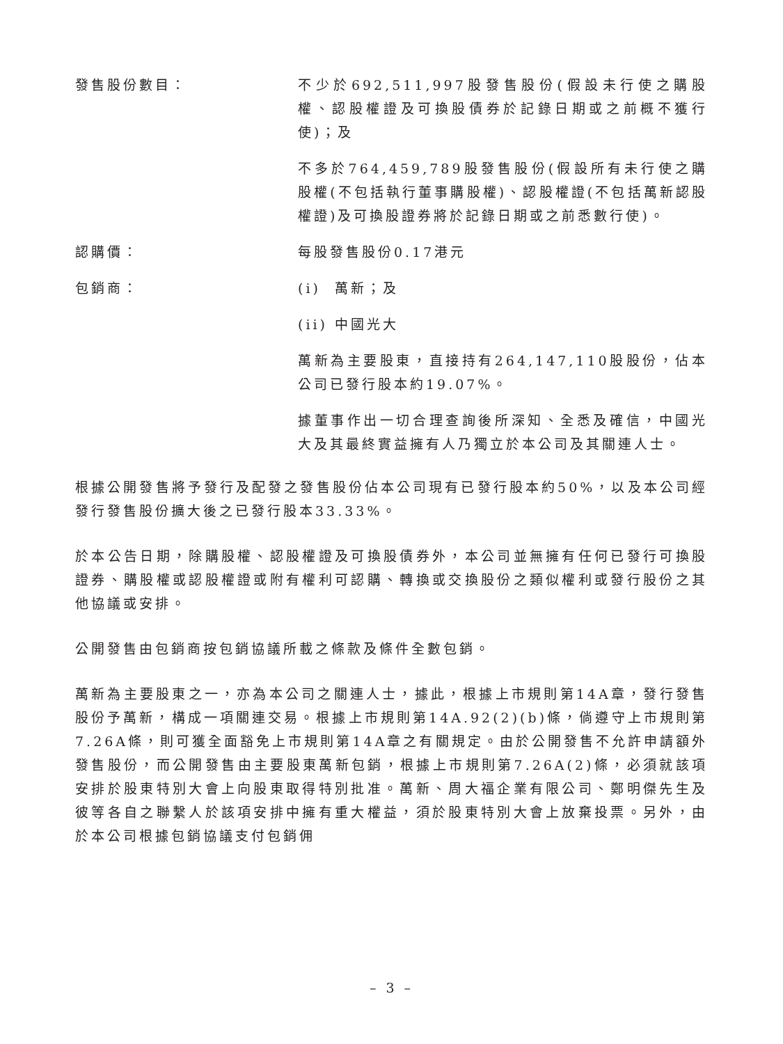發售股份數目： 不少於692,511,997股發售股份(假設未行使之購股權、認股權證及可換股債券於記錄日期或之前概不獲行使)；及
不多於764,459,789股發售股份(假設所有未行使之購股權(不包括執行董事購股權)、認股權證(不包括萬新認股權證)及可換股證券將於記錄日期或之前悉數行使)。
認購價： 每股發售股份0.17港元
包銷商： (i) 萬新；及
(ii) 中國光大
萬新為主要股東，直接持有264,147,110股股份，佔本公司已發行股本約19.07%。
據董事作出一切合理查詢後所深知、全悉及確信，中國光大及其最終實益擁有人乃獨立於本公司及其關連人士。
根據公開發售將予發行及配發之發售股份佔本公司現有已發行股本約50%，以及本公司經發行發售股份擴大後之已發行股本33.33%。
於本公告日期，除購股權、認股權證及可換股債券外，本公司並無擁有任何已發行可換股證券、購股權或認股權證或附有權利可認購、轉換或交換股份之類似權利或發行股份之其他協議或安排。
公開發售由包銷商按包銷協議所載之條款及條件全數包銷。
萬新為主要股東之一，亦為本公司之關連人士，據此，根據上市規則第14A章，發行發售股份予萬新，構成一項關連交易。根據上市規則第14A.92(2)(b)條，倘遵守上市規則第7.26A條，則可獲全面豁免上市規則第14A章之有關規定。由於公開發售不允許申請額外發售股份，而公開發售由主要股東萬新包銷，根據上市規則第7.26A(2)條，必須就該項安排於股東特別大會上向股東取得特別批准。萬新、周大福企業有限公司、鄭明傑先生及彼等各自之聯繫人於該項安排中擁有重大權益，須於股東特別大會上放棄投票。另外，由於本公司根據包銷協議支付包銷佣
– 3 –